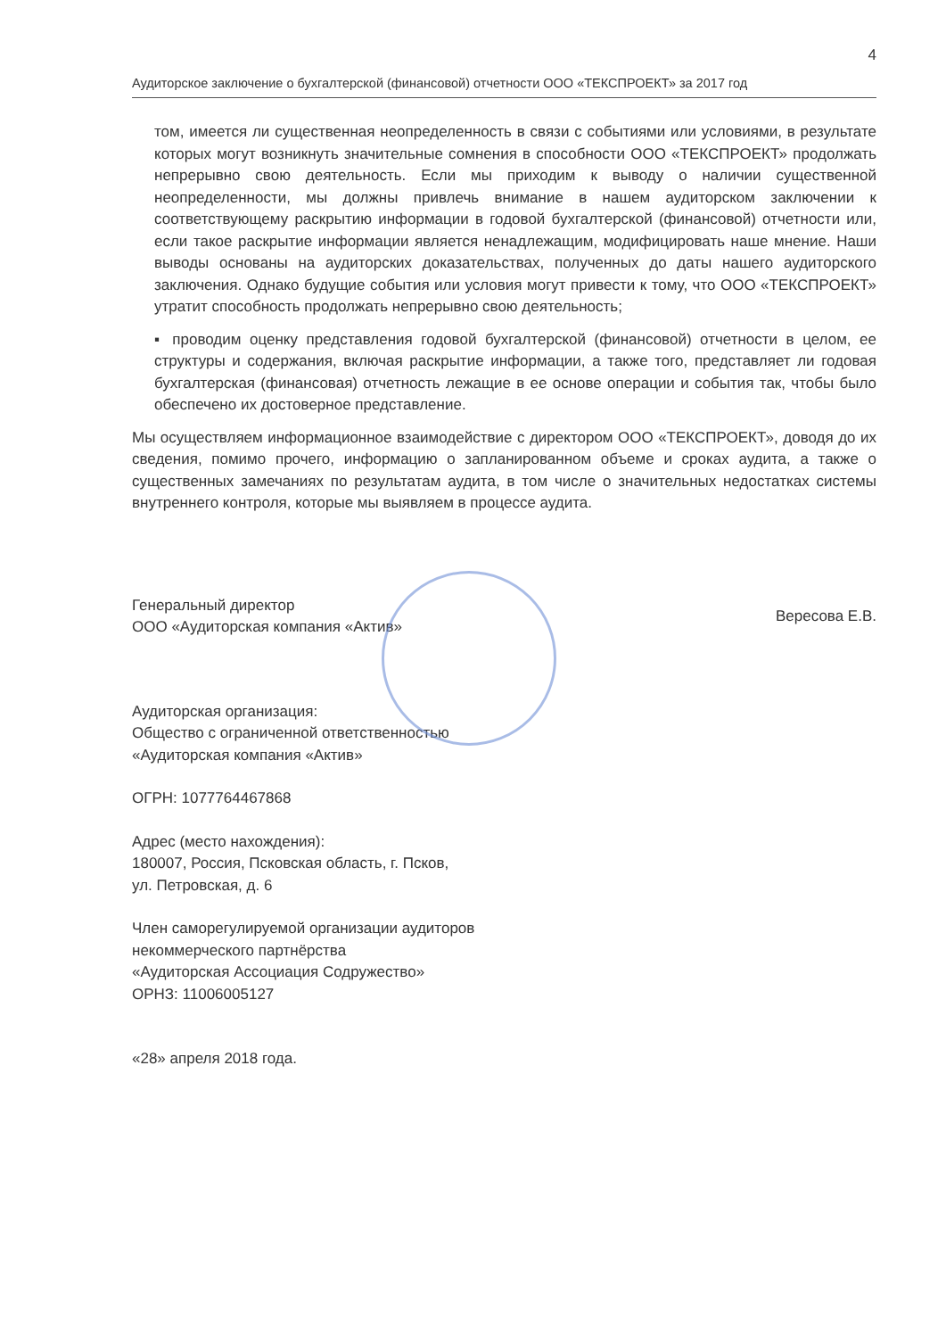4
Аудиторское заключение о бухгалтерской (финансовой) отчетности ООО «ТЕКСПРОЕКТ» за 2017 год
том, имеется ли существенная неопределенность в связи с событиями или условиями, в результате которых могут возникнуть значительные сомнения в способности ООО «ТЕКСПРОЕКТ» продолжать непрерывно свою деятельность. Если мы приходим к выводу о наличии существенной неопределенности, мы должны привлечь внимание в нашем аудиторском заключении к соответствующему раскрытию информации в годовой бухгалтерской (финансовой) отчетности или, если такое раскрытие информации является ненадлежащим, модифицировать наше мнение. Наши выводы основаны на аудиторских доказательствах, полученных до даты нашего аудиторского заключения. Однако будущие события или условия могут привести к тому, что ООО «ТЕКСПРОЕКТ» утратит способность продолжать непрерывно свою деятельность;
▪ проводим оценку представления годовой бухгалтерской (финансовой) отчетности в целом, ее структуры и содержания, включая раскрытие информации, а также того, представляет ли годовая бухгалтерская (финансовая) отчетность лежащие в ее основе операции и события так, чтобы было обеспечено их достоверное представление.
Мы осуществляем информационное взаимодействие с директором ООО «ТЕКСПРОЕКТ», доводя до их сведения, помимо прочего, информацию о запланированном объеме и сроках аудита, а также о существенных замечаниях по результатам аудита, в том числе о значительных недостатках системы внутреннего контроля, которые мы выявляем в процессе аудита.
Генеральный директор
ООО «Аудиторская компания «Актив»
Вересова Е.В.
Аудиторская организация:
Общество с ограниченной ответственностью
«Аудиторская компания «Актив»
ОГРН: 1077764467868
Адрес (место нахождения):
180007, Россия, Псковская область, г. Псков,
ул. Петровская, д. 6
Член саморегулируемой организации аудиторов
некоммерческого партнёрства
«Аудиторская Ассоциация Содружество»
ОРНЗ: 11006005127
«28» апреля 2018 года.